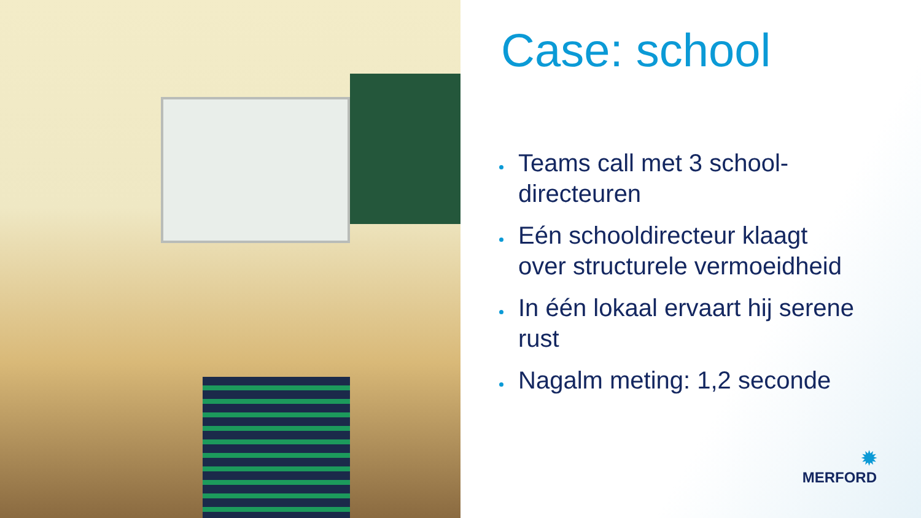Case: school
Teams call met 3 school-directeuren
Eén schooldirecteur klaagt over structurele vermoeidheid
In één lokaal ervaart hij serene rust
Nagalm meting: 1,2 seconde
✹
MERFORD